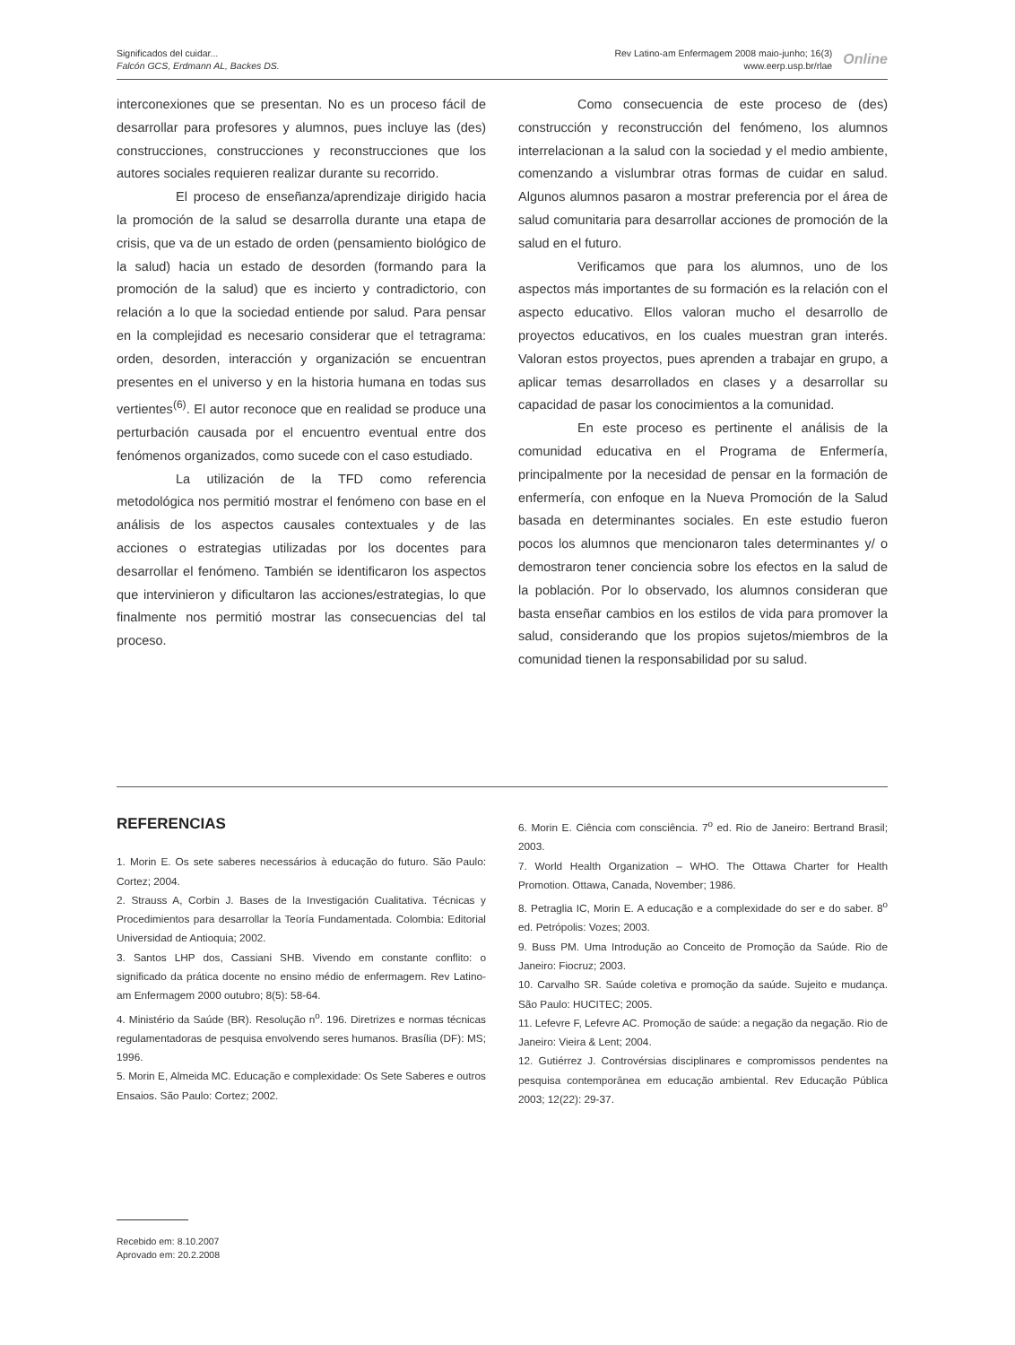Significados del cuidar...
Falcón GCS, Erdmann AL, Backes DS.
Rev Latino-am Enfermagem 2008 maio-junho; 16(3)
www.eerp.usp.br/rlae
Online
interconexiones que se presentan. No es un proceso fácil de desarrollar para profesores y alumnos, pues incluye las (des) construcciones, construcciones y reconstrucciones que los autores sociales requieren realizar durante su recorrido.
El proceso de enseñanza/aprendizaje dirigido hacia la promoción de la salud se desarrolla durante una etapa de crisis, que va de un estado de orden (pensamiento biológico de la salud) hacia un estado de desorden (formando para la promoción de la salud) que es incierto y contradictorio, con relación a lo que la sociedad entiende por salud. Para pensar en la complejidad es necesario considerar que el tetragrama: orden, desorden, interacción y organización se encuentran presentes en el universo y en la historia humana en todas sus vertientes<sup>(6)</sup>. El autor reconoce que en realidad se produce una perturbación causada por el encuentro eventual entre dos fenómenos organizados, como sucede con el caso estudiado.
La utilización de la TFD como referencia metodológica nos permitió mostrar el fenómeno con base en el análisis de los aspectos causales contextuales y de las acciones o estrategias utilizadas por los docentes para desarrollar el fenómeno. También se identificaron los aspectos que intervinieron y dificultaron las acciones/estrategias, lo que finalmente nos permitió mostrar las consecuencias del tal proceso.
Como consecuencia de este proceso de (des) construcción y reconstrucción del fenómeno, los alumnos interrelacionan a la salud con la sociedad y el medio ambiente, comenzando a vislumbrar otras formas de cuidar en salud. Algunos alumnos pasaron a mostrar preferencia por el área de salud comunitaria para desarrollar acciones de promoción de la salud en el futuro.
Verificamos que para los alumnos, uno de los aspectos más importantes de su formación es la relación con el aspecto educativo. Ellos valoran mucho el desarrollo de proyectos educativos, en los cuales muestran gran interés. Valoran estos proyectos, pues aprenden a trabajar en grupo, a aplicar temas desarrollados en clases y a desarrollar su capacidad de pasar los conocimientos a la comunidad.
En este proceso es pertinente el análisis de la comunidad educativa en el Programa de Enfermería, principalmente por la necesidad de pensar en la formación de enfermería, con enfoque en la Nueva Promoción de la Salud basada en determinantes sociales. En este estudio fueron pocos los alumnos que mencionaron tales determinantes y/ o demostraron tener conciencia sobre los efectos en la salud de la población. Por lo observado, los alumnos consideran que basta enseñar cambios en los estilos de vida para promover la salud, considerando que los propios sujetos/miembros de la comunidad tienen la responsabilidad por su salud.
REFERENCIAS
1. Morin E. Os sete saberes necessários à educação do futuro. São Paulo: Cortez; 2004.
2. Strauss A, Corbin J. Bases de la Investigación Cualitativa. Técnicas y Procedimientos para desarrollar la Teoría Fundamentada. Colombia: Editorial Universidad de Antioquia; 2002.
3. Santos LHP dos, Cassiani SHB. Vivendo em constante conflito: o significado da prática docente no ensino médio de enfermagem. Rev Latino-am Enfermagem 2000 outubro; 8(5): 58-64.
4. Ministério da Saúde (BR). Resolução n<sup>o</sup>. 196. Diretrizes e normas técnicas regulamentadoras de pesquisa envolvendo seres humanos. Brasília (DF): MS; 1996.
5. Morin E, Almeida MC. Educação e complexidade: Os Sete Saberes e outros Ensaios. São Paulo: Cortez; 2002.
6. Morin E. Ciência com consciência. 7<sup>o</sup> ed. Rio de Janeiro: Bertrand Brasil; 2003.
7. World Health Organization – WHO. The Ottawa Charter for Health Promotion. Ottawa, Canada, November; 1986.
8. Petraglia IC, Morin E. A educação e a complexidade do ser e do saber. 8<sup>o</sup> ed. Petrópolis: Vozes; 2003.
9. Buss PM. Uma Introdução ao Conceito de Promoção da Saúde. Rio de Janeiro: Fiocruz; 2003.
10. Carvalho SR. Saúde coletiva e promoção da saúde. Sujeito e mudança. São Paulo: HUCITEC; 2005.
11. Lefevre F, Lefevre AC. Promoção de saúde: a negação da negação. Rio de Janeiro: Vieira & Lent; 2004.
12. Gutiérrez J. Controvérsias disciplinares e compromissos pendentes na pesquisa contemporânea em educação ambiental. Rev Educação Pública 2003; 12(22): 29-37.
Recebido em: 8.10.2007
Aprovado em: 20.2.2008